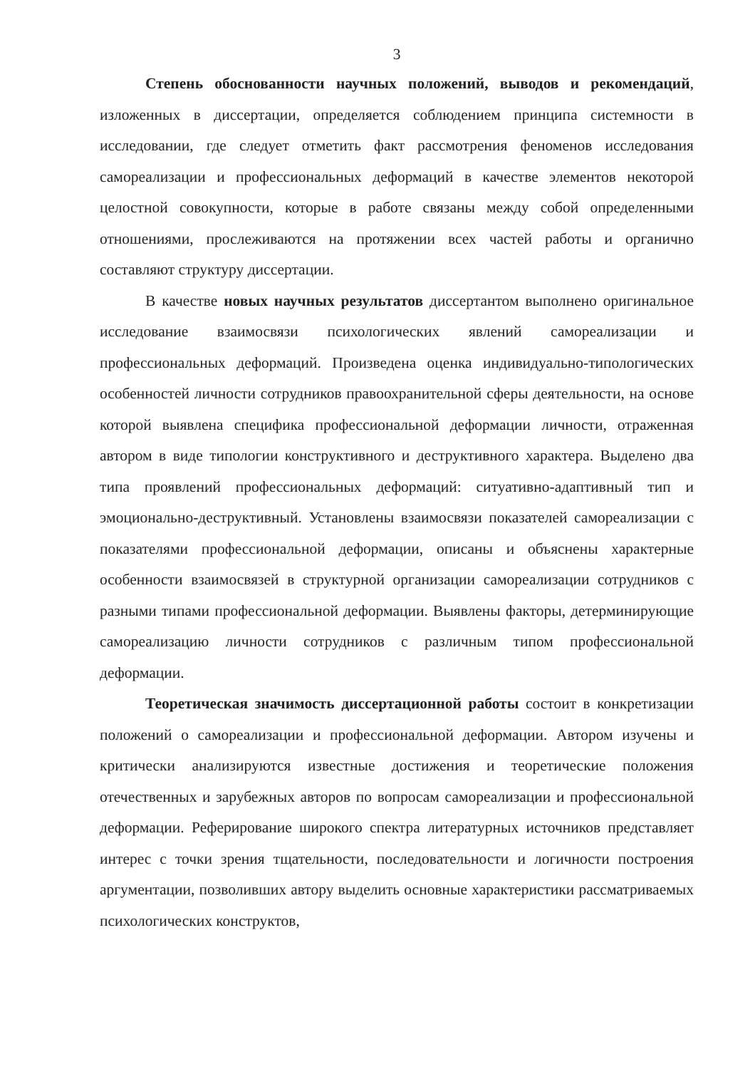3
Степень обоснованности научных положений, выводов и рекомендаций, изложенных в диссертации, определяется соблюдением принципа системности в исследовании, где следует отметить факт рассмотрения феноменов исследования самореализации и профессиональных деформаций в качестве элементов некоторой целостной совокупности, которые в работе связаны между собой определенными отношениями, прослеживаются на протяжении всех частей работы и органично составляют структуру диссертации.
В качестве новых научных результатов диссертантом выполнено оригинальное исследование взаимосвязи психологических явлений самореализации и профессиональных деформаций. Произведена оценка индивидуально-типологических особенностей личности сотрудников правоохранительной сферы деятельности, на основе которой выявлена специфика профессиональной деформации личности, отраженная автором в виде типологии конструктивного и деструктивного характера. Выделено два типа проявлений профессиональных деформаций: ситуативно-адаптивный тип и эмоционально-деструктивный. Установлены взаимосвязи показателей самореализации с показателями профессиональной деформации, описаны и объяснены характерные особенности взаимосвязей в структурной организации самореализации сотрудников с разными типами профессиональной деформации. Выявлены факторы, детерминирующие самореализацию личности сотрудников с различным типом профессиональной деформации.
Теоретическая значимость диссертационной работы состоит в конкретизации положений о самореализации и профессиональной деформации. Автором изучены и критически анализируются известные достижения и теоретические положения отечественных и зарубежных авторов по вопросам самореализации и профессиональной деформации. Реферирование широкого спектра литературных источников представляет интерес с точки зрения тщательности, последовательности и логичности построения аргументации, позволивших автору выделить основные характеристики рассматриваемых психологических конструктов,